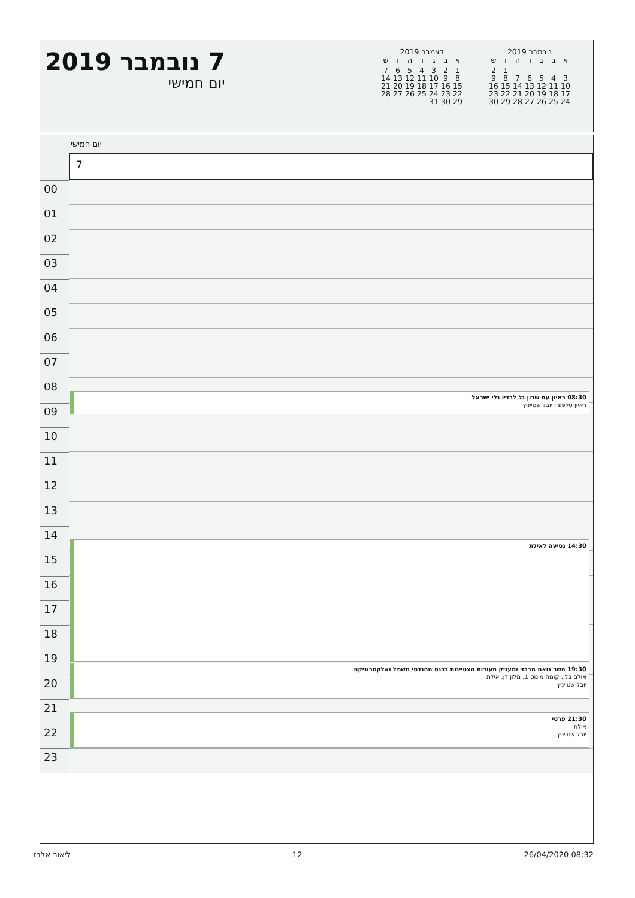7 נובמבר 2019
יום חמישי
נובמבר 2019
| א | ב | ג | ד | ה | ו | ש |
| --- | --- | --- | --- | --- | --- | --- |
| | | | | | 1 | 2 |
| 3 | 4 | 5 | 6 | 7 | 8 | 9 |
| 10 | 11 | 12 | 13 | 14 | 15 | 16 |
| 17 | 18 | 19 | 20 | 21 | 22 | 23 |
| 24 | 25 | 26 | 27 | 28 | 29 | 30 |
דצמבר 2019
| א | ב | ג | ד | ה | ו | ש |
| --- | --- | --- | --- | --- | --- | --- |
| 1 | 2 | 3 | 4 | 5 | 6 | 7 |
| 8 | 9 | 10 | 11 | 12 | 13 | 14 |
| 15 | 16 | 17 | 18 | 19 | 20 | 21 |
| 22 | 23 | 24 | 25 | 26 | 27 | 28 |
| 29 | 30 | 31 | | | | |
יום חמישי
7
00
01
02
03
04
05
06
07
08
08:30 ראיון עם שרון גל לרדיו גלי ישראל
ראיון טלפוני; יובל שטייניץ
09
10
11
12
13
14
14:30 נסיעה לאילת
15
16
17
18
19
19:30 השר נואם מרכזי ומעניק תעודות הצטיינות בכנס מהנדסי חשמל ואלקטרוניקה
אולם בלו, קומה מינוס 1, מלון דן, אילת
יובל שטייניץ
20
21
21:30 פרטי
אילת
יובל שטייניץ
22
23
ליאור אלבז 12 26/04/2020 08:32